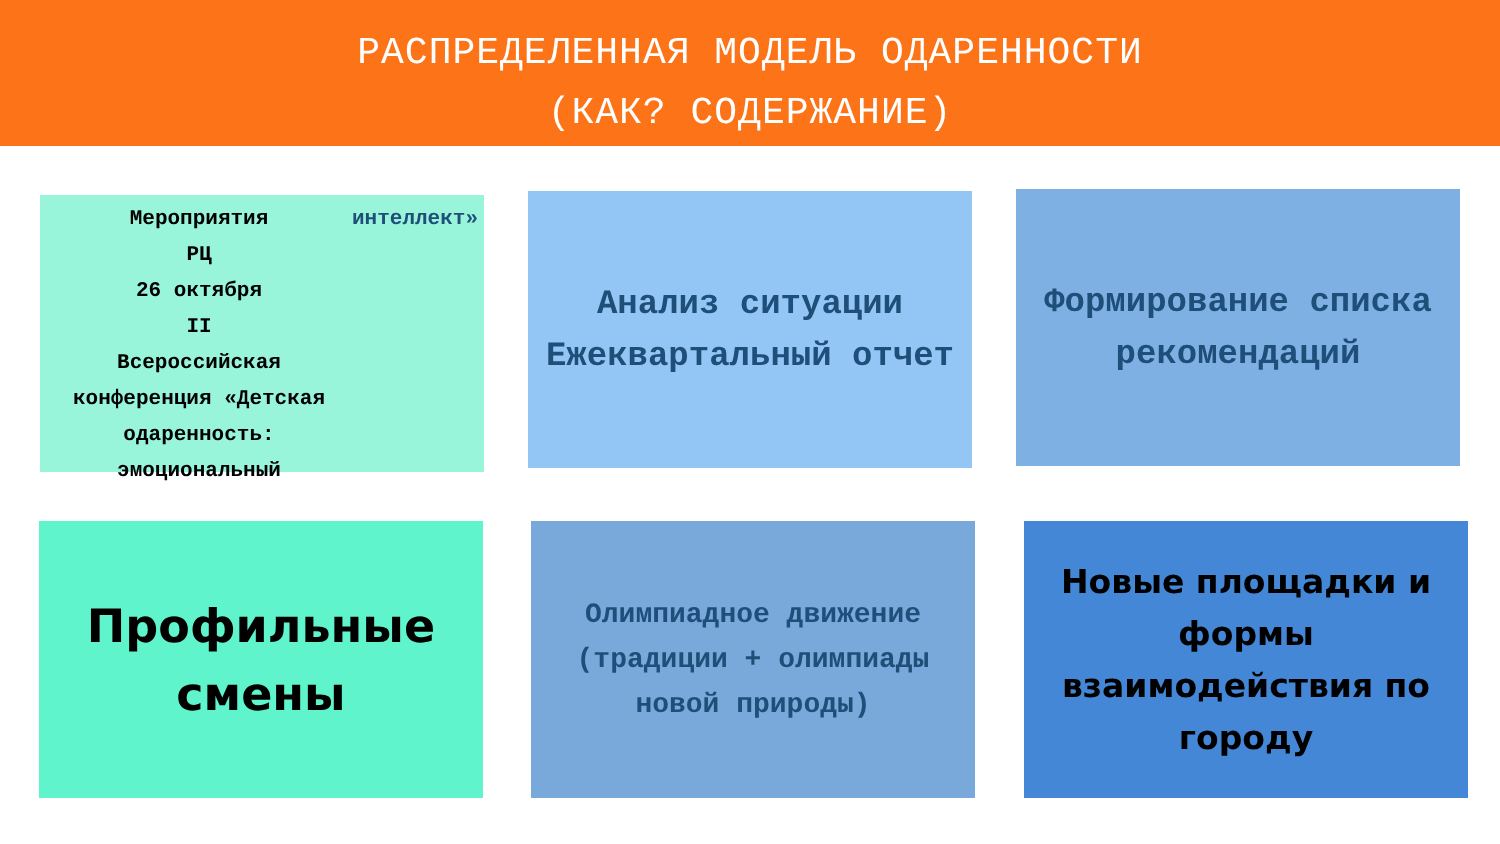РАСПРЕДЕЛЕННАЯ МОДЕЛЬ ОДАРЕННОСТИ
(КАК? СОДЕРЖАНИЕ)
Мероприятия
РЦ
26 октября
II
Всероссийская конференция «Детская одаренность: эмоциональный интеллект»
Анализ ситуации Ежеквартальный отчет
Формирование списка рекомендаций
Профильные смены
Олимпиадное движение (традиции + олимпиады новой природы)
Новые площадки и формы взаимодействия по городу